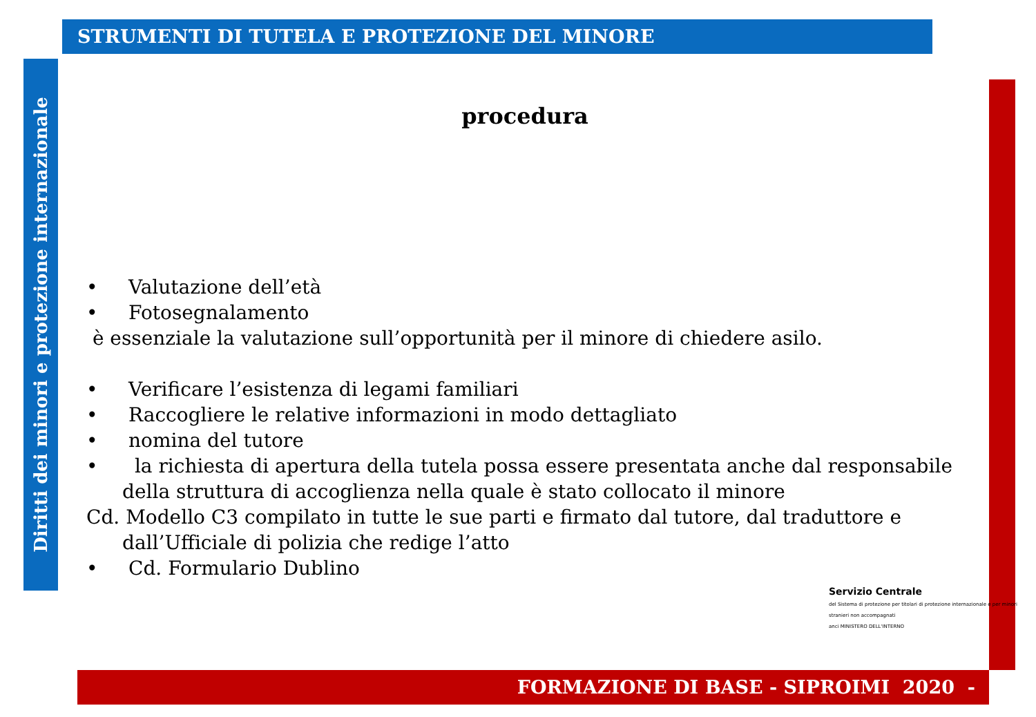STRUMENTI DI TUTELA E PROTEZIONE DEL MINORE
Diritti dei minori e protezione internazionale
procedura
• Valutazione dell’età
• Fotosegnalamento
è essenziale la valutazione sull’opportunità per il minore di chiedere asilo.
• Verificare l’esistenza di legami familiari
• Raccogliere le relative informazioni in modo dettagliato
• nomina del tutore
• la richiesta di apertura della tutela possa essere presentata anche dal responsabile della struttura di accoglienza nella quale è stato collocato il minore
Cd. Modello C3 compilato in tutte le sue parti e firmato dal tutore, dal traduttore e dall’Ufficiale di polizia che redige l’atto
• Cd. Formulario Dublino
Servizio Centrale
del Sistema di protezione per titolari di protezione internazionale e per minori stranieri non accompagnati
anci MINISTERO DELL'INTERNO
FORMAZIONE DI BASE - SIPROIMI 2020 -